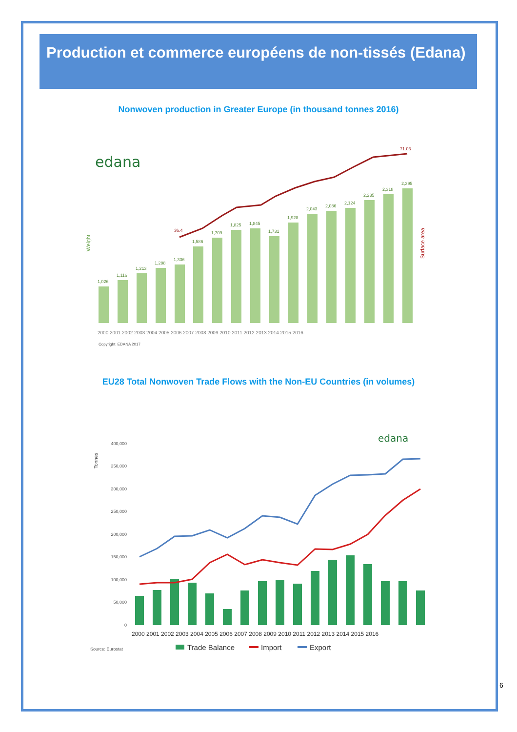Production et commerce européens de non-tissés (Edana)
Nonwoven production in Greater Europe (in thousand tonnes 2016)
edana
Weight
Surface area
1,026
1,116
1,213
1,288
1,336
1,586
1,709
1,825
1,845
1,731
1,928
2,043
2,086
2,124
2,235
2,318
2,395
36.4
71.03
2000 2001 2002 2003 2004 2005 2006 2007 2008 2009 2010 2011 2012 2013 2014 2015 2016
Copyright: EDANA 2017
EU28 Total Nonwoven Trade Flows with the Non-EU Countries (in volumes)
edana
Tonnes
400,000
350,000
300,000
250,000
200,000
150,000
100,000
50,000
0
2000 2001 2002 2003 2004 2005 2006 2007 2008 2009 2010 2011 2012 2013 2014 2015 2016
Source: Eurostat
Trade Balance
Import
Export
6